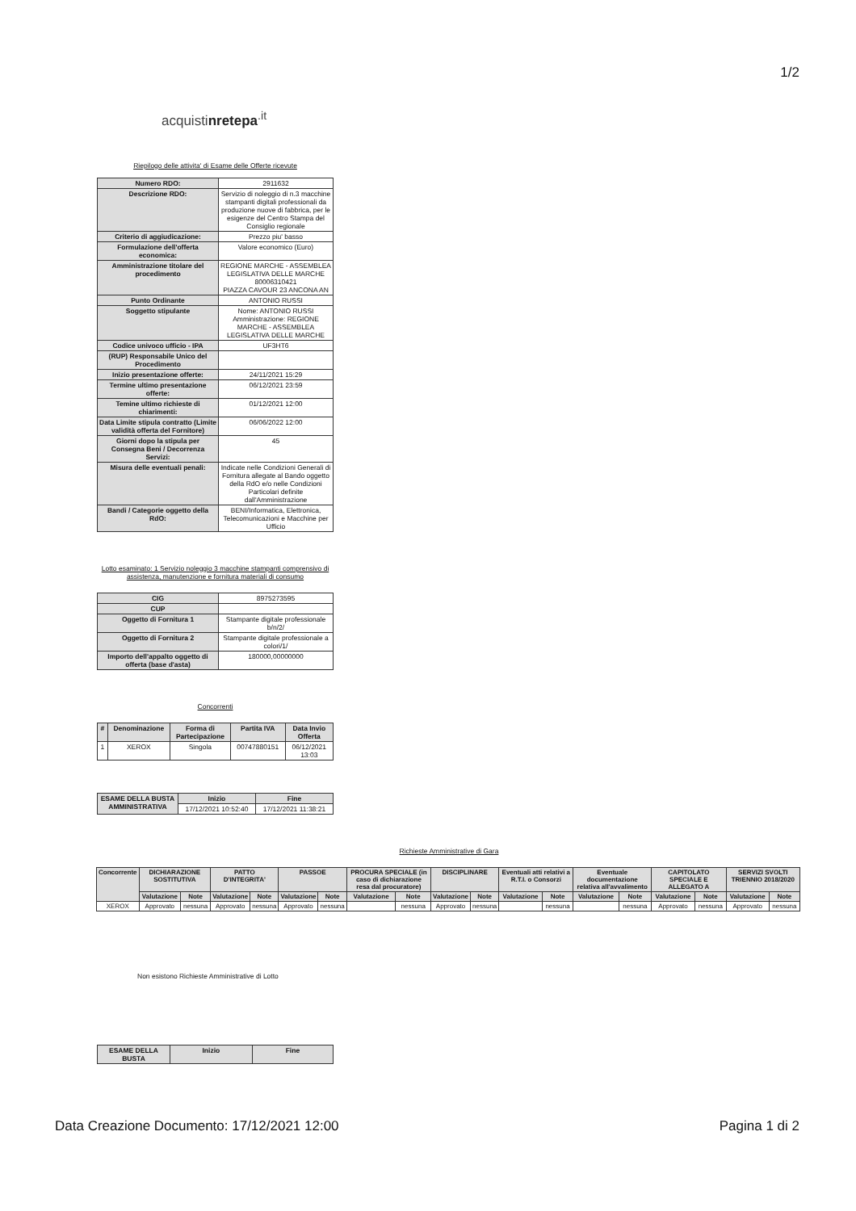1/2
acquistinretepa<sup>.it</sup>
Riepilogo delle attivita' di Esame delle Offerte ricevute
| Numero RDO: | 2911632 |
| Descrizione RDO: | Servizio di noleggio di n.3 macchine stampanti digitali professionali da produzione nuove di fabbrica, per le esigenze del Centro Stampa del Consiglio regionale |
| Criterio di aggiudicazione: | Prezzo piu' basso |
| Formulazione dell'offerta economica: | Valore economico (Euro) |
| Amministrazione titolare del procedimento | REGIONE MARCHE - ASSEMBLEA LEGISLATIVA DELLE MARCHE 80006310421 PIAZZA CAVOUR 23 ANCONA AN |
| Punto Ordinante | ANTONIO RUSSI |
| Soggetto stipulante | Nome: ANTONIO RUSSI Amministrazione: REGIONE MARCHE - ASSEMBLEA LEGISLATIVA DELLE MARCHE |
| Codice univoco ufficio - IPA | UF3HT6 |
| (RUP) Responsabile Unico del Procedimento | |
| Inizio presentazione offerte: | 24/11/2021 15:29 |
| Termine ultimo presentazione offerte: | 06/12/2021 23:59 |
| Temine ultimo richieste di chiarimenti: | 01/12/2021 12:00 |
| Data Limite stipula contratto (Limite validità offerta del Fornitore) | 06/06/2022 12:00 |
| Giorni dopo la stipula per Consegna Beni / Decorrenza Servizi: | 45 |
| Misura delle eventuali penali: | Indicate nelle Condizioni Generali di Fornitura allegate al Bando oggetto della RdO e/o nelle Condizioni Particolari definite dall'Amministrazione |
| Bandi / Categorie oggetto della RdO: | BENI/Informatica, Elettronica, Telecomunicazioni e Macchine per Ufficio |
Lotto esaminato: 1 Servizio noleggio 3 macchine stampanti comprensivo di assistenza, manutenzione e fornitura materiali di consumo
| CIG | 8975273595 |
| CUP | |
| Oggetto di Fornitura 1 | Stampante digitale professionale b/n/2/ |
| Oggetto di Fornitura 2 | Stampante digitale professionale a colori/1/ |
| Importo dell'appalto oggetto di offerta (base d'asta) | 180000,00000000 |
Concorrenti
| # | Denominazione | Forma di Partecipazione | Partita IVA | Data Invio Offerta |
| --- | --- | --- | --- | --- |
| 1 | XEROX | Singola | 00747880151 | 06/12/2021 13:03 |
| ESAME DELLA BUSTA AMMINISTRATIVA | Inizio | Fine |
| --- | --- | --- |
| | 17/12/2021 10:52:40 | 17/12/2021 11:38:21 |
Richieste Amministrative di Gara
| Concorrente | DICHIARAZIONE SOSTITUTIVA | | PATTO D'INTEGRITA' | | PASSOE | | PROCURA SPECIALE (in caso di dichiarazione resa dal procuratore) | | DISCIPLINARE | | Eventuali atti relativi a R.T.I. o Consorzi | | Eventuale documentazione relativa all'avvalimento | | CAPITOLATO SPECIALE E ALLEGATO A | | SERVIZI SVOLTI TRIENNIO 2018/2020 | |
| --- | --- | --- | --- | --- | --- | --- | --- | --- | --- | --- | --- | --- | --- | --- | --- | --- | --- | --- |
| | Valutazione | Note | Valutazione | Note | Valutazione | Note | Valutazione | Note | Valutazione | Note | Valutazione | Note | Valutazione | Note | Valutazione | Note | Valutazione | Note |
| XEROX | Approvato | nessuna | Approvato | nessuna | Approvato | nessuna | | nessuna | Approvato | nessuna | | nessuna | | nessuna | Approvato | nessuna | Approvato | nessuna |
Non esistono Richieste Amministrative di Lotto
| ESAME DELLA BUSTA | Inizio | Fine |
| --- | --- | --- |
Data Creazione Documento: 17/12/2021 12:00 Pagina 1 di 2